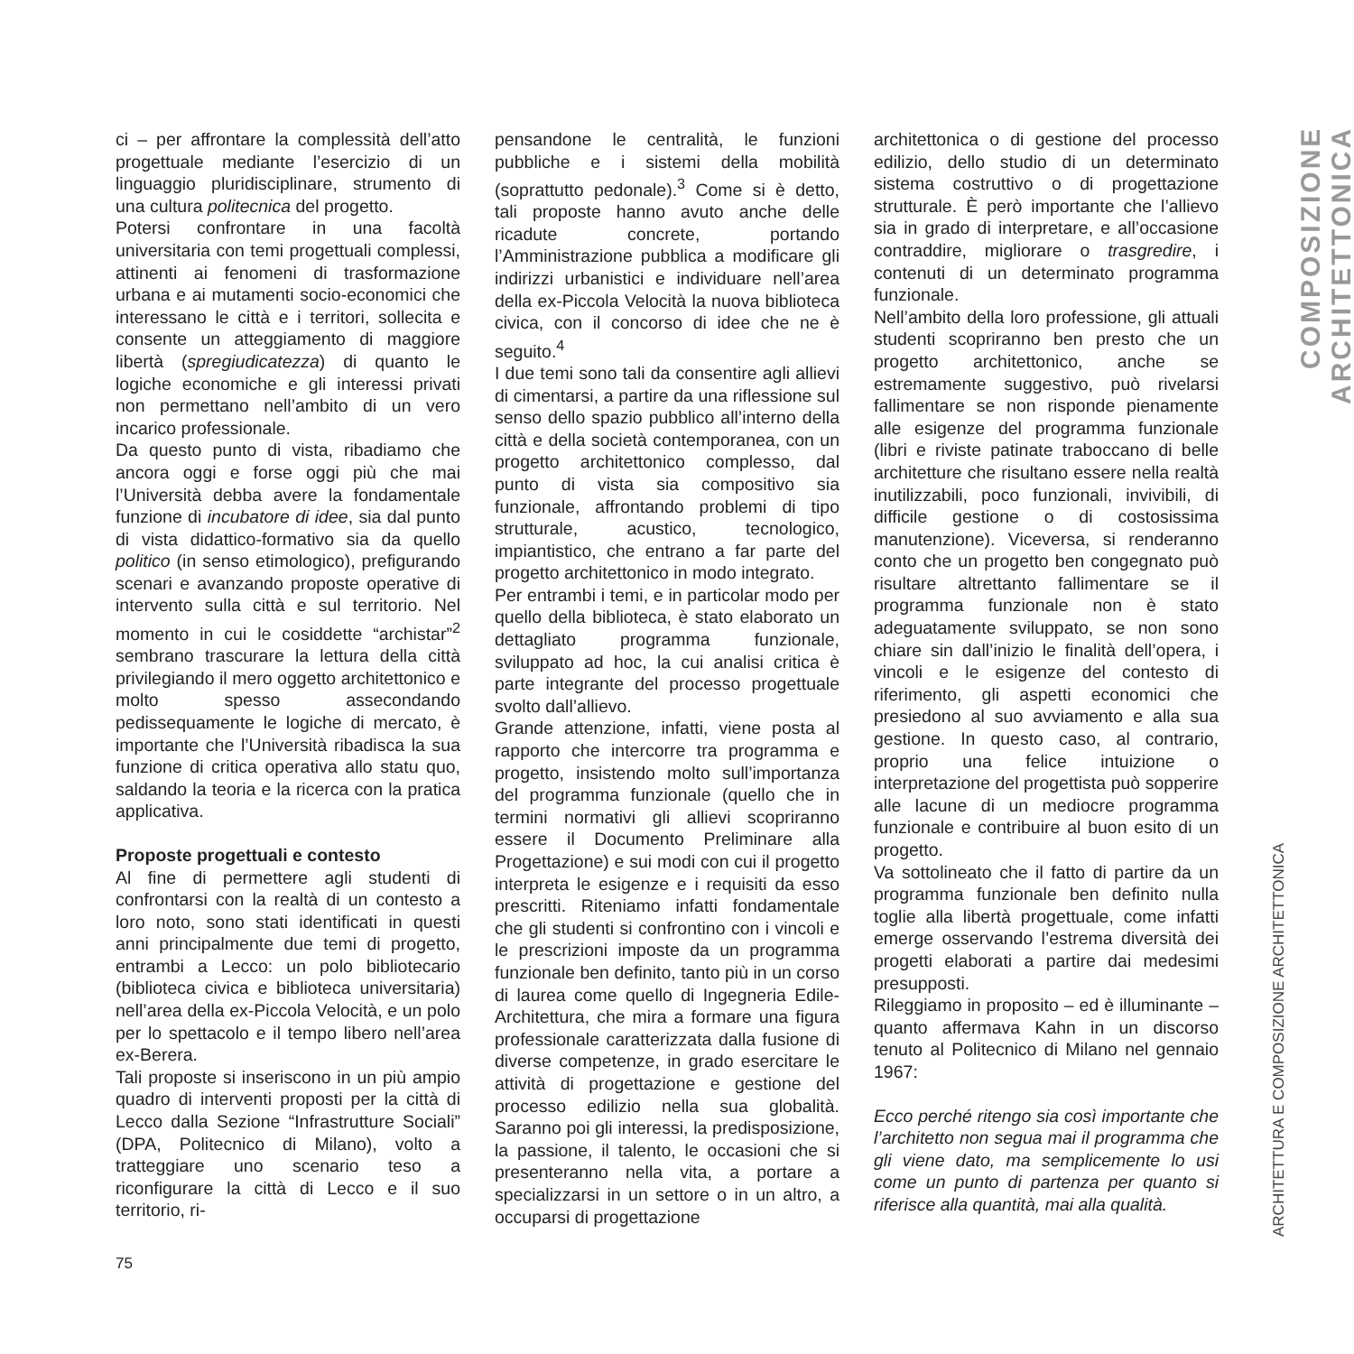ci – per affrontare la complessità dell’atto progettuale mediante l’esercizio di un linguaggio pluridisciplinare, strumento di una cultura politecnica del progetto.
Potersi confrontare in una facoltà universitaria con temi progettuali complessi, attinenti ai fenomeni di trasformazione urbana e ai mutamenti socio-economici che interessano le città e i territori, sollecita e consente un atteggiamento di maggiore libertà (spregiudicatezza) di quanto le logiche economiche e gli interessi privati non permettano nell’ambito di un vero incarico professionale.
Da questo punto di vista, ribadiamo che ancora oggi e forse oggi più che mai l’Università debba avere la fondamentale funzione di incubatore di idee, sia dal punto di vista didattico-formativo sia da quello politico (in senso etimologico), prefigurando scenari e avanzando proposte operative di intervento sulla città e sul territorio. Nel momento in cui le cosiddette “archistar”<sup>2</sup> sembrano trascurare la lettura della città privilegiando il mero oggetto architettonico e molto spesso assecondando pedissequamente le logiche di mercato, è importante che l’Università ribadisca la sua funzione di critica operativa allo statu quo, saldando la teoria e la ricerca con la pratica applicativa.
Proposte progettuali e contesto
Al fine di permettere agli studenti di confrontarsi con la realtà di un contesto a loro noto, sono stati identificati in questi anni principalmente due temi di progetto, entrambi a Lecco: un polo bibliotecario (biblioteca civica e biblioteca universitaria) nell’area della ex-Piccola Velocità, e un polo per lo spettacolo e il tempo libero nell’area ex-Berera.
Tali proposte si inseriscono in un più ampio quadro di interventi proposti per la città di Lecco dalla Sezione “Infrastrutture Sociali” (DPA, Politecnico di Milano), volto a tratteggiare uno scenario teso a riconfigurare la città di Lecco e il suo territorio, ri-
pensandone le centralità, le funzioni pubbliche e i sistemi della mobilità (soprattutto pedonale).<sup>3</sup> Come si è detto, tali proposte hanno avuto anche delle ricadute concrete, portando l’Amministrazione pubblica a modificare gli indirizzi urbanistici e individuare nell’area della ex-Piccola Velocità la nuova biblioteca civica, con il concorso di idee che ne è seguito.<sup>4</sup>
I due temi sono tali da consentire agli allievi di cimentarsi, a partire da una riflessione sul senso dello spazio pubblico all’interno della città e della società contemporanea, con un progetto architettonico complesso, dal punto di vista sia compositivo sia funzionale, affrontando problemi di tipo strutturale, acustico, tecnologico, impiantistico, che entrano a far parte del progetto architettonico in modo integrato.
Per entrambi i temi, e in particolar modo per quello della biblioteca, è stato elaborato un dettagliato programma funzionale, sviluppato ad hoc, la cui analisi critica è parte integrante del processo progettuale svolto dall’allievo.
Grande attenzione, infatti, viene posta al rapporto che intercorre tra programma e progetto, insistendo molto sull’importanza del programma funzionale (quello che in termini normativi gli allievi scopriranno essere il Documento Preliminare alla Progettazione) e sui modi con cui il progetto interpreta le esigenze e i requisiti da esso prescritti. Riteniamo infatti fondamentale che gli studenti si confrontino con i vincoli e le prescrizioni imposte da un programma funzionale ben definito, tanto più in un corso di laurea come quello di Ingegneria Edile-Architettura, che mira a formare una figura professionale caratterizzata dalla fusione di diverse competenze, in grado esercitare le attività di progettazione e gestione del processo edilizio nella sua globalità. Saranno poi gli interessi, la predisposizione, la passione, il talento, le occasioni che si presenteranno nella vita, a portare a specializzarsi in un settore o in un altro, a occuparsi di progettazione
architettonica o di gestione del processo edilizio, dello studio di un determinato sistema costruttivo o di progettazione strutturale. È però importante che l’allievo sia in grado di interpretare, e all’occasione contraddire, migliorare o trasgredire, i contenuti di un determinato programma funzionale.
Nell’ambito della loro professione, gli attuali studenti scopriranno ben presto che un progetto architettonico, anche se estremamente suggestivo, può rivelarsi fallimentare se non risponde pienamente alle esigenze del programma funzionale (libri e riviste patinate traboccano di belle architetture che risultano essere nella realtà inutilizzabili, poco funzionali, invivibili, di difficile gestione o di costosissima manutenzione). Viceversa, si renderanno conto che un progetto ben congegnato può risultare altrettanto fallimentare se il programma funzionale non è stato adeguatamente sviluppato, se non sono chiare sin dall’inizio le finalità dell’opera, i vincoli e le esigenze del contesto di riferimento, gli aspetti economici che presiedono al suo avviamento e alla sua gestione. In questo caso, al contrario, proprio una felice intuizione o interpretazione del progettista può sopperire alle lacune di un mediocre programma funzionale e contribuire al buon esito di un progetto.
Va sottolineato che il fatto di partire da un programma funzionale ben definito nulla toglie alla libertà progettuale, come infatti emerge osservando l’estrema diversità dei progetti elaborati a partire dai medesimi presupposti.
Rileggiamo in proposito – ed è illuminante – quanto affermava Kahn in un discorso tenuto al Politecnico di Milano nel gennaio 1967:
Ecco perché ritengo sia così importante che l’architetto non segua mai il programma che gli viene dato, ma semplicemente lo usi come un punto di partenza per quanto si riferisce alla quantità, mai alla qualità.
COMPOSIZIONE ARCHITETTONICA
ARCHITETTURA E COMPOSIZIONE ARCHITETTONICA
75